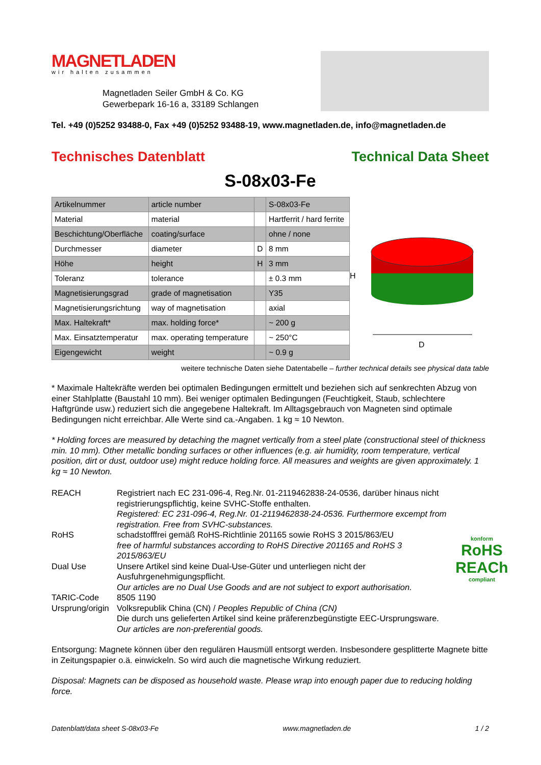MAGNETLADEN
wir halten zusammen
Magnetladen Seiler GmbH & Co. KG
Gewerbepark 16-16 a, 33189 Schlangen
Tel. +49 (0)5252 93488-0, Fax +49 (0)5252 93488-19, www.magnetladen.de, info@magnetladen.de
Technisches Datenblatt Technical Data Sheet
S-08x03-Fe
| Artikelnummer | article number | | S-08x03-Fe |
| Material | material | | Hartferrit / hard ferrite |
| Beschichtung/Oberfläche | coating/surface | | ohne / none |
| Durchmesser | diameter | D | 8 mm |
| Höhe | height | H | 3 mm |
| Toleranz | tolerance | | ± 0.3 mm |
| Magnetisierungsgrad | grade of magnetisation | | Y35 |
| Magnetisierungsrichtung | way of magnetisation | | axial |
| Max. Haltekraft* | max. holding force* | | ~ 200 g |
| Max. Einsatztemperatur | max. operating temperature | | ~ 250°C |
| Eigengewicht | weight | | ~ 0.9 g |
H
D
weitere technische Daten siehe Datentabelle – further technical details see physical data table
* Maximale Haltekräfte werden bei optimalen Bedingungen ermittelt und beziehen sich auf senkrechten Abzug von einer Stahlplatte (Baustahl 10 mm). Bei weniger optimalen Bedingungen (Feuchtigkeit, Staub, schlechtere Haftgründe usw.) reduziert sich die angegebene Haltekraft. Im Alltagsgebrauch von Magneten sind optimale Bedingungen nicht erreichbar. Alle Werte sind ca.-Angaben. 1 kg ≈ 10 Newton.
* Holding forces are measured by detaching the magnet vertically from a steel plate (constructional steel of thickness min. 10 mm). Other metallic bonding surfaces or other influences (e.g. air humidity, room temperature, vertical position, dirt or dust, outdoor use) might reduce holding force. All measures and weights are given approximately. 1 kg ≈ 10 Newton.
REACH
Registriert nach EC 231-096-4, Reg.Nr. 01-2119462838-24-0536, darüber hinaus nicht registrierungspflichtig, keine SVHC-Stoffe enthalten.
Registered: EC 231-096-4, Reg.Nr. 01-2119462838-24-0536. Furthermore excempt from registration. Free from SVHC-substances.
RoHS
schadstofffrei gemäß RoHS-Richtlinie 201165 sowie RoHS 3 2015/863/EU
free of harmful substances according to RoHS Directive 201165 and RoHS 3 2015/863/EU
Dual Use
Unsere Artikel sind keine Dual-Use-Güter und unterliegen nicht der Ausfuhrgenehmigungspflicht.
Our articles are no Dual Use Goods and are not subject to export authorisation.
TARIC-Code
8505 1190
Ursprung/origin
Volksrepublik China (CN) / Peoples Republic of China (CN)
Die durch uns gelieferten Artikel sind keine präferenzbegünstigte EEC-Ursprungsware.
Our articles are non-preferential goods.
Entsorgung: Magnete können über den regulären Hausmüll entsorgt werden. Insbesondere gesplitterte Magnete bitte in Zeitungspapier o.ä. einwickeln. So wird auch die magnetische Wirkung reduziert.
Disposal: Magnets can be disposed as household waste. Please wrap into enough paper due to reducing holding force.
konform
RoHS
REACh
compliant
Datenblatt/data sheet S-08x03-Fe www.magnetladen.de 1 / 2